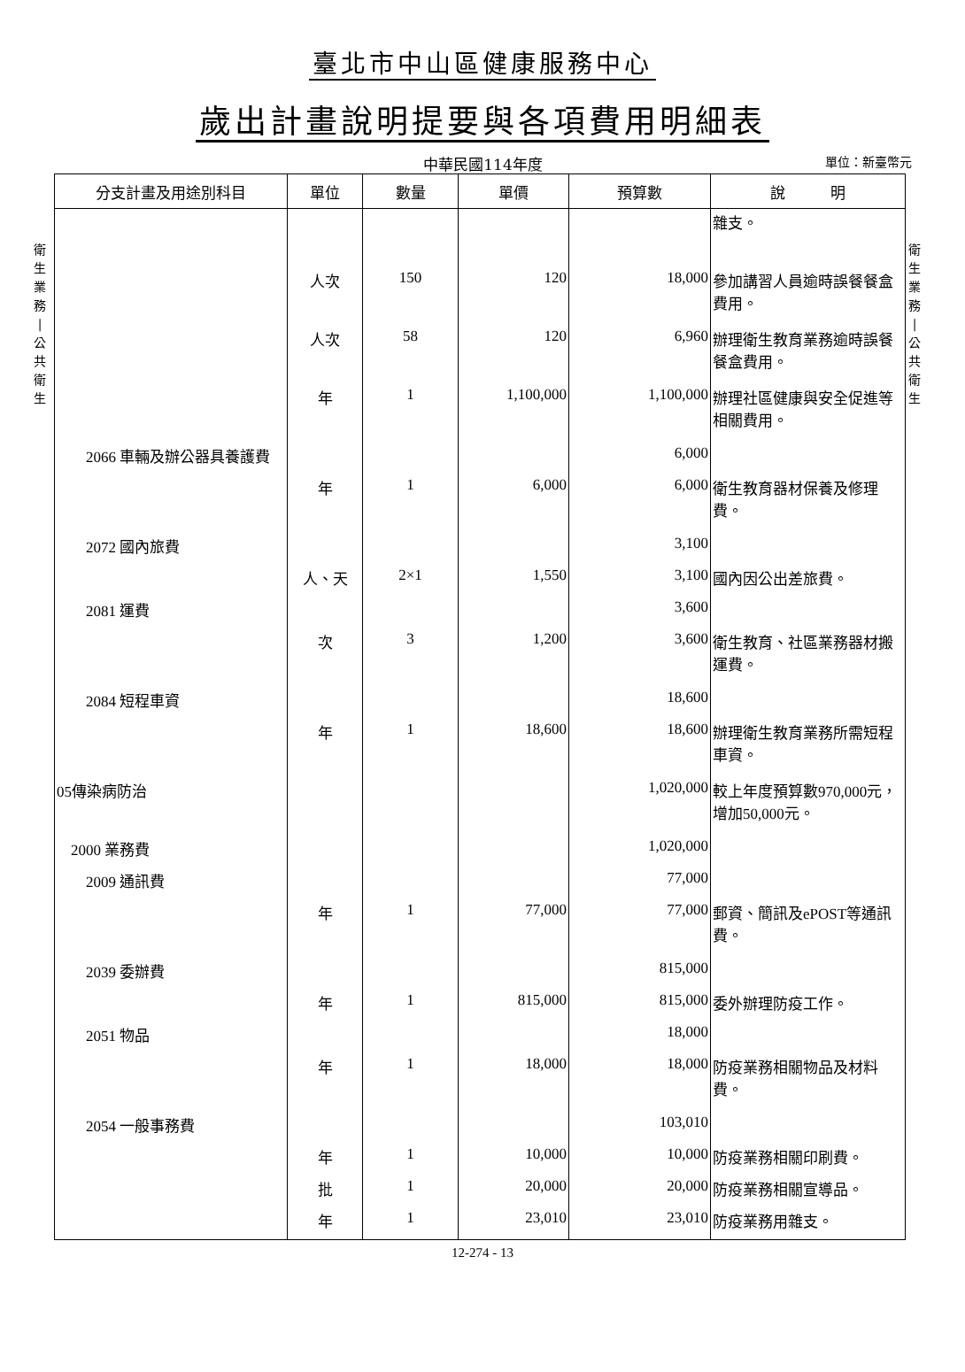臺北市中山區健康服務中心
歲出計畫說明提要與各項費用明細表
中華民國114年度
單位：新臺幣元
衛
生
業
務
|
公
共
衛
生
衛
生
業
務
|
公
共
衛
生
| 分支計畫及用途別科目 | 單位 | 數量 | 單價 | 預算數 | 說 明 |
| --- | --- | --- | --- | --- | --- |
| | | | | | 雜支。 |
| | 人次 | 150 | 120 | 18,000 | 參加講習人員逾時誤餐餐盒費用。 |
| | 人次 | 58 | 120 | 6,960 | 辦理衛生教育業務逾時誤餐餐盒費用。 |
| | 年 | 1 | 1,100,000 | 1,100,000 | 辦理社區健康與安全促進等相關費用。 |
| 2066 車輛及辦公器具養護費 | | | | 6,000 | |
| | 年 | 1 | 6,000 | 6,000 | 衛生教育器材保養及修理費。 |
| 2072 國內旅費 | | | | 3,100 | |
| | 人、天 | 2×1 | 1,550 | 3,100 | 國內因公出差旅費。 |
| 2081 運費 | | | | 3,600 | |
| | 次 | 3 | 1,200 | 3,600 | 衛生教育、社區業務器材搬運費。 |
| 2084 短程車資 | | | | 18,600 | |
| | 年 | 1 | 18,600 | 18,600 | 辦理衛生教育業務所需短程車資。 |
| 05傳染病防治 | | | | 1,020,000 | 較上年度預算數970,000元，增加50,000元。 |
| 2000 業務費 | | | | 1,020,000 | |
| 2009 通訊費 | | | | 77,000 | |
| | 年 | 1 | 77,000 | 77,000 | 郵資、簡訊及ePOST等通訊費。 |
| 2039 委辦費 | | | | 815,000 | |
| | 年 | 1 | 815,000 | 815,000 | 委外辦理防疫工作。 |
| 2051 物品 | | | | 18,000 | |
| | 年 | 1 | 18,000 | 18,000 | 防疫業務相關物品及材料費。 |
| 2054 一般事務費 | | | | 103,010 | |
| | 年 | 1 | 10,000 | 10,000 | 防疫業務相關印刷費。 |
| | 批 | 1 | 20,000 | 20,000 | 防疫業務相關宣導品。 |
| | 年 | 1 | 23,010 | 23,010 | 防疫業務用雜支。 |
12-274 - 13